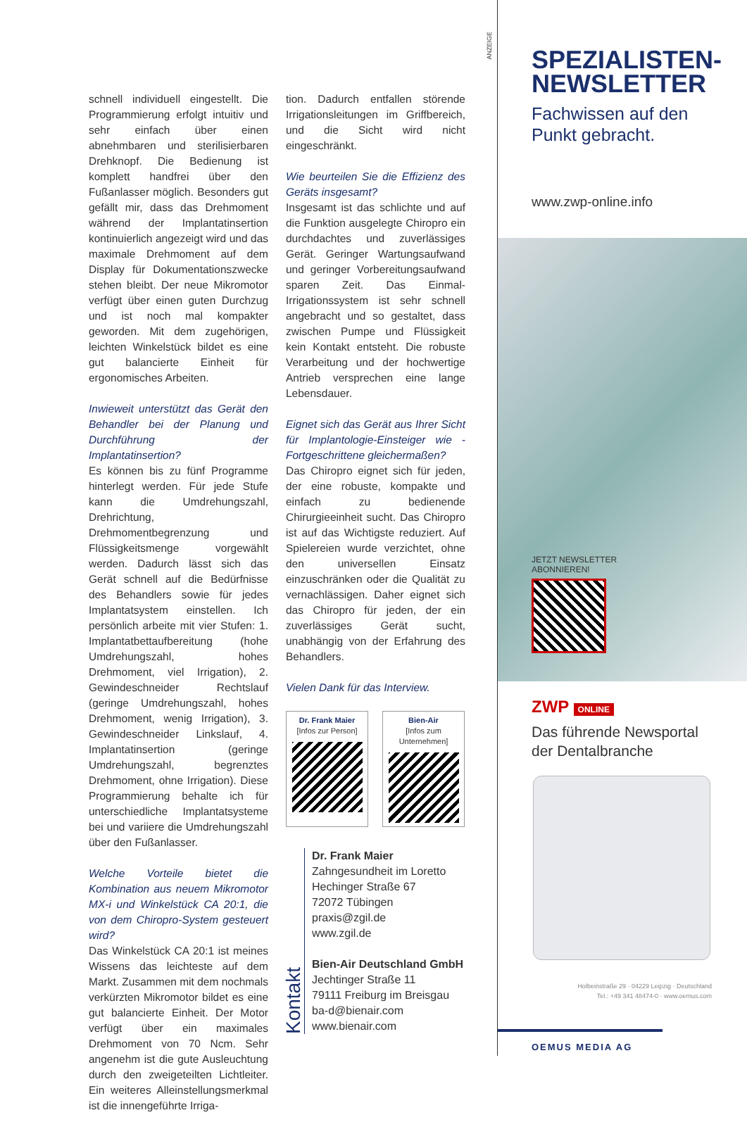schnell individuell eingestellt. Die Programmierung erfolgt intuitiv und sehr einfach über einen abnehmbaren und sterilisierbaren Drehknopf. Die Bedienung ist komplett handfrei über den Fußanlasser möglich. Besonders gut gefällt mir, dass das Drehmoment während der Implantatinsertion kontinuierlich angezeigt wird und das maximale Drehmoment auf dem Display für Dokumentationszwecke stehen bleibt. Der neue Mikromotor verfügt über einen guten Durchzug und ist noch mal kompakter geworden. Mit dem zugehörigen, leichten Winkelstück bildet es eine gut balancierte Einheit für ergonomisches Arbeiten.
Inwieweit unterstützt das Gerät den Behandler bei der Planung und Durchführung der Implantatinsertion?
Es können bis zu fünf Programme hinterlegt werden. Für jede Stufe kann die Umdrehungszahl, Drehrichtung, Drehmomentbegrenzung und Flüssigkeitsmenge vorgewählt werden. Dadurch lässt sich das Gerät schnell auf die Bedürfnisse des Behandlers sowie für jedes Implantatsystem einstellen. Ich persönlich arbeite mit vier Stufen: 1. Implantatbettaufbereitung (hohe Umdrehungszahl, hohes Drehmoment, viel Irrigation), 2. Gewindeschneider Rechtslauf (geringe Umdrehungszahl, hohes Drehmoment, wenig Irrigation), 3. Gewindeschneider Linkslauf, 4. Implantatinsertion (geringe Umdrehungszahl, begrenztes Drehmoment, ohne Irrigation). Diese Programmierung behalte ich für unterschiedliche Implantatsysteme bei und variiere die Umdrehungszahl über den Fußanlasser.
Welche Vorteile bietet die Kombination aus neuem Mikromotor MX-i und Winkelstück CA 20:1, die von dem Chiropro-System gesteuert wird?
Das Winkelstück CA 20:1 ist meines Wissens das leichteste auf dem Markt. Zusammen mit dem nochmals verkürzten Mikromotor bildet es eine gut balancierte Einheit. Der Motor verfügt über ein maximales Drehmoment von 70 Ncm. Sehr angenehm ist die gute Ausleuchtung durch den zweigeteilten Lichtleiter. Ein weiteres Alleinstellungsmerkmal ist die innengeführte Irriga-
tion. Dadurch entfallen störende Irrigationsleitungen im Griffbereich, und die Sicht wird nicht eingeschränkt.
Wie beurteilen Sie die Effizienz des Geräts insgesamt?
Insgesamt ist das schlichte und auf die Funktion ausgelegte Chiropro ein durchdachtes und zuverlässiges Gerät. Geringer Wartungsaufwand und geringer Vorbereitungsaufwand sparen Zeit. Das Einmal-Irrigationssystem ist sehr schnell angebracht und so gestaltet, dass zwischen Pumpe und Flüssigkeit kein Kontakt entsteht. Die robuste Verarbeitung und der hochwertige Antrieb versprechen eine lange Lebensdauer.
Eignet sich das Gerät aus Ihrer Sicht für Implantologie-Einsteiger wie -Fortgeschrittene gleichermaßen?
Das Chiropro eignet sich für jeden, der eine robuste, kompakte und einfach zu bedienende Chirurgieeinheit sucht. Das Chiropro ist auf das Wichtigste reduziert. Auf Spielereien wurde verzichtet, ohne den universellen Einsatz einzuschränken oder die Qualität zu vernachlässigen. Daher eignet sich das Chiropro für jeden, der ein zuverlässiges Gerät sucht, unabhängig von der Erfahrung des Behandlers.
Vielen Dank für das Interview.
Dr. Frank Maier
[Infos zur Person]
Bien-Air
[Infos zum Unternehmen]
Kontakt
Dr. Frank Maier
Zahngesundheit im Loretto
Hechinger Straße 67
72072 Tübingen
praxis@zgil.de
www.zgil.de
Bien-Air Deutschland GmbH
Jechtinger Straße 11
79111 Freiburg im Breisgau
ba-d@bienair.com
www.bienair.com
ANZEIGE
SPEZIALISTEN-
NEWSLETTER
Fachwissen auf den
Punkt gebracht.
www.zwp-online.info
JETZT NEWSLETTER
ABONNIEREN!
ZWP ONLINE
Das führende Newsportal
der Dentalbranche
Holbeinstraße 29 · 04229 Leipzig · Deutschland
Tel.: +49 341 48474-0 · www.oemus.com
OEMUS MEDIA AG